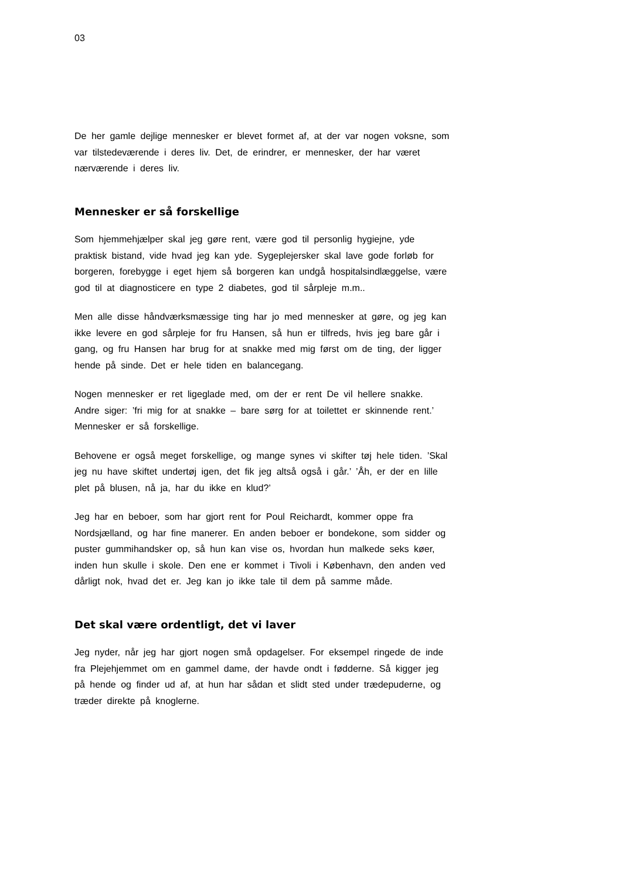03
De her gamle dejlige mennesker er blevet formet af, at der var nogen voksne, som var tilstedeværende i deres liv. Det, de erindrer, er mennesker, der har været nærværende i deres liv.
Mennesker er så forskellige
Som hjemmehjælper skal jeg gøre rent, være god til personlig hygiejne, yde praktisk bistand, vide hvad jeg kan yde. Sygeplejersker skal lave gode forløb for borgeren, forebygge i eget hjem så borgeren kan undgå hospitalsindlæggelse, være god til at diagnosticere en type 2 diabetes, god til sårpleje m.m..
Men alle disse håndværksmæssige ting har jo med mennesker at gøre, og jeg kan ikke levere en god sårpleje for fru Hansen, så hun er tilfreds, hvis jeg bare går i gang, og fru Hansen har brug for at snakke med mig først om de ting, der ligger hende på sinde. Det er hele tiden en balancegang.
Nogen mennesker er ret ligeglade med, om der er rent De vil hellere snakke. Andre siger: ’fri mig for at snakke – bare sørg for at toilettet er skinnende rent.’ Mennesker er så forskellige.
Behovene er også meget forskellige, og mange synes vi skifter tøj hele tiden. ’Skal jeg nu have skiftet undertøj igen, det fik jeg altså også i går.’ ’Åh, er der en lille plet på blusen, nå ja, har du ikke en klud?’
Jeg har en beboer, som har gjort rent for Poul Reichardt, kommer oppe fra Nordsjælland, og har fine manerer. En anden beboer er bondekone, som sidder og puster gummihandsker op, så hun kan vise os, hvordan hun malkede seks køer, inden hun skulle i skole. Den ene er kommet i Tivoli i København, den anden ved dårligt nok, hvad det er. Jeg kan jo ikke tale til dem på samme måde.
Det skal være ordentligt, det vi laver
Jeg nyder, når jeg har gjort nogen små opdagelser. For eksempel ringede de inde fra Plejehjemmet om en gammel dame, der havde ondt i fødderne. Så kigger jeg på hende og finder ud af, at hun har sådan et slidt sted under trædepuderne, og træder direkte på knoglerne.